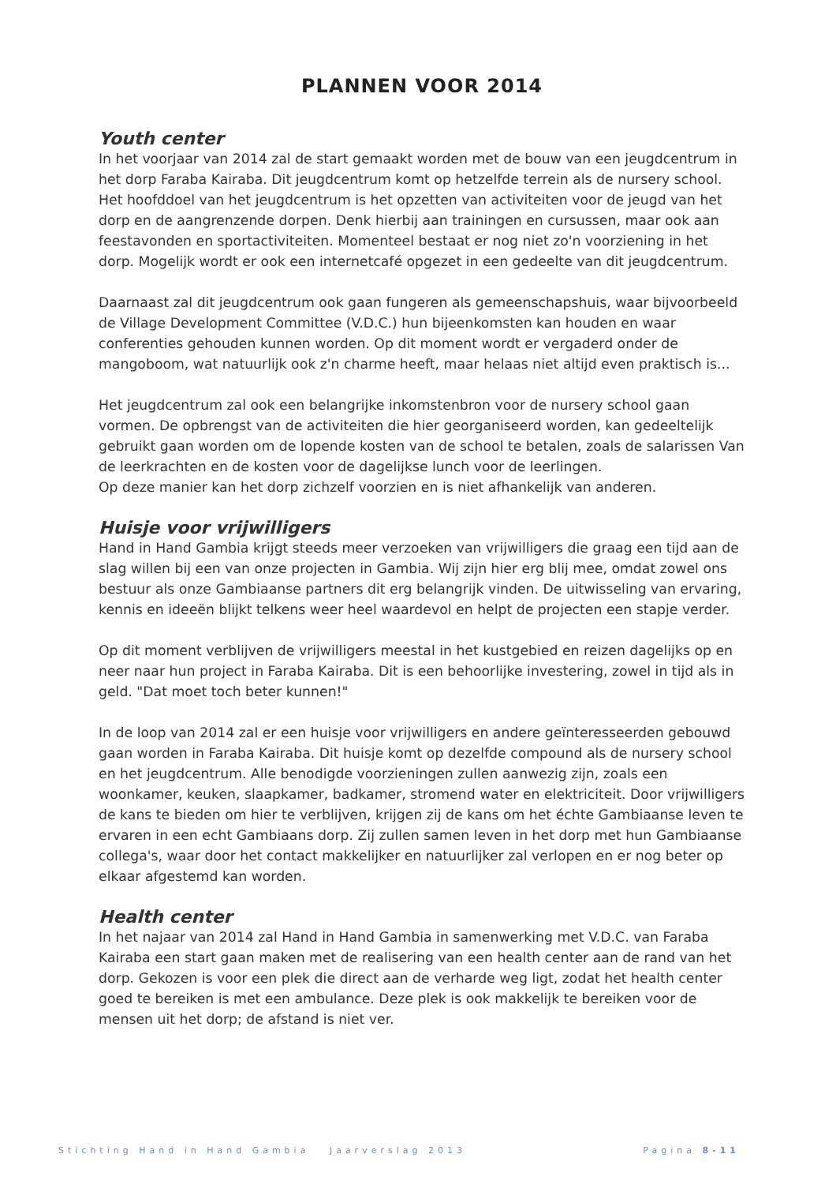PLANNEN VOOR 2014
Youth center
In het voorjaar van 2014 zal de start gemaakt worden met de bouw van een jeugdcentrum in het dorp Faraba Kairaba. Dit jeugdcentrum komt op hetzelfde terrein als de nursery school. Het hoofddoel van het jeugdcentrum is het opzetten van activiteiten voor de jeugd van het dorp en de aangrenzende dorpen. Denk hierbij aan trainingen en cursussen, maar ook aan feestavonden en sportactiviteiten. Momenteel bestaat er nog niet zo'n voorziening in het dorp. Mogelijk wordt er ook een internetcafé opgezet in een gedeelte van dit jeugdcentrum.
Daarnaast zal dit jeugdcentrum ook gaan fungeren als gemeenschapshuis, waar bijvoorbeeld de Village Development Committee (V.D.C.) hun bijeenkomsten kan houden en waar conferenties gehouden kunnen worden. Op dit moment wordt er vergaderd onder de mangoboom, wat natuurlijk ook z'n charme heeft, maar helaas niet altijd even praktisch is...
Het jeugdcentrum zal ook een belangrijke inkomstenbron voor de nursery school gaan vormen. De opbrengst van de activiteiten die hier georganiseerd worden, kan gedeeltelijk gebruikt gaan worden om de lopende kosten van de school te betalen, zoals de salarissen Van de leerkrachten en de kosten voor de dagelijkse lunch voor de leerlingen.
Op deze manier kan het dorp zichzelf voorzien en is niet afhankelijk van anderen.
Huisje voor vrijwilligers
Hand in Hand Gambia krijgt steeds meer verzoeken van vrijwilligers die graag een tijd aan de slag willen bij een van onze projecten in Gambia. Wij zijn hier erg blij mee, omdat zowel ons bestuur als onze Gambiaanse partners dit erg belangrijk vinden. De uitwisseling van ervaring, kennis en ideeën blijkt telkens weer heel waardevol en helpt de projecten een stapje verder.
Op dit moment verblijven de vrijwilligers meestal in het kustgebied en reizen dagelijks op en neer naar hun project in Faraba Kairaba. Dit is een behoorlijke investering, zowel in tijd als in geld. "Dat moet toch beter kunnen!"
In de loop van 2014 zal er een huisje voor vrijwilligers en andere geïnteresseerden gebouwd gaan worden in Faraba Kairaba. Dit huisje komt op dezelfde compound als de nursery school en het jeugdcentrum. Alle benodigde voorzieningen zullen aanwezig zijn, zoals een woonkamer, keuken, slaapkamer, badkamer, stromend water en elektriciteit. Door vrijwilligers de kans te bieden om hier te verblijven, krijgen zij de kans om het échte Gambiaanse leven te ervaren in een echt Gambiaans dorp. Zij zullen samen leven in het dorp met hun Gambiaanse collega's, waar door het contact makkelijker en natuurlijker zal verlopen en er nog beter op elkaar afgestemd kan worden.
Health center
In het najaar van 2014 zal Hand in Hand Gambia in samenwerking met V.D.C. van Faraba Kairaba een start gaan maken met de realisering van een health center aan de rand van het dorp. Gekozen is voor een plek die direct aan de verharde weg ligt, zodat het health center goed te bereiken is met een ambulance. Deze plek is ook makkelijk te bereiken voor de mensen uit het dorp; de afstand is niet ver.
Stichting Hand in Hand Gambia Jaarverslag 2013 Pagina 8-11